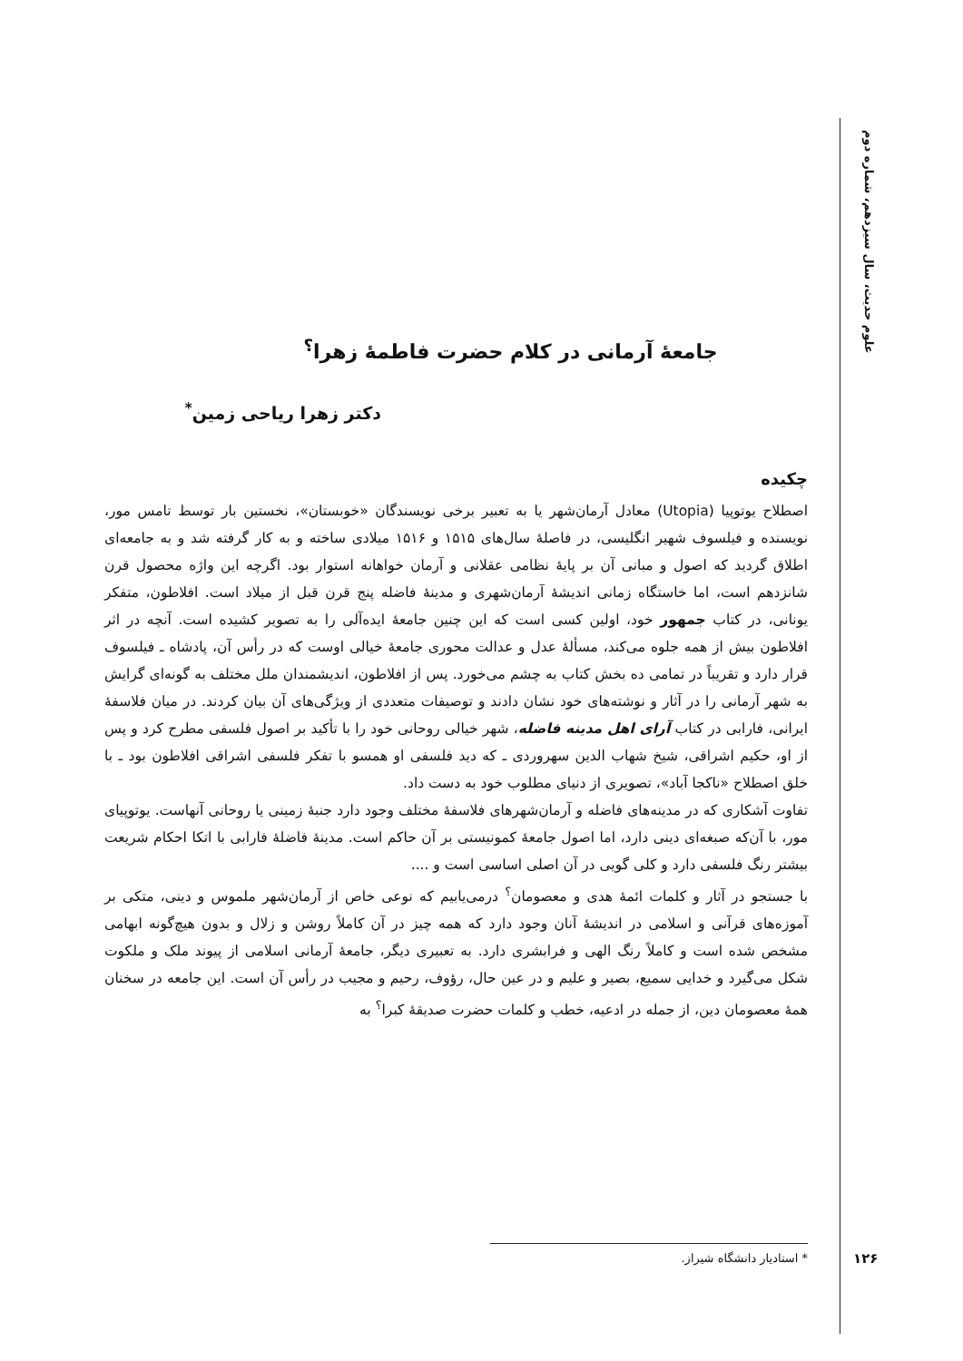علوم حدیث، سال سیزدهم، شماره دوم
جامعهٔ آرمانی در کلام حضرت فاطمهٔ زهرا<sup>؟</sup>
دکتر زهرا ریاحی زمین<sup>*</sup>
چکیده
اصطلاح یوتوپیا (Utopia) معادل آرمان‌شهر یا به تعبیر برخی نویسندگان «خوبستان»، نخستین بار توسط تامس مور، نویسنده و فیلسوف شهیر انگلیسی، در فاصلهٔ سال‌های ۱۵۱۵ و ۱۵۱۶ میلادی ساخته و به کار گرفته شد و به جامعه‌ای اطلاق گردید که اصول و مبانی آن بر پایهٔ نظامی عقلانی و آرمان خواهانه استوار بود. اگرچه این واژه محصول قرن شانزدهم است، اما خاستگاه زمانی اندیشهٔ آرمان‌شهری و مدینهٔ فاضله پنج قرن قبل از میلاد است. افلاطون، متفکر یونانی، در کتاب جمهور خود، اولین کسی است که این چنین جامعهٔ ایده‌آلی را به تصویر کشیده است. آنچه در اثر افلاطون بیش از همه جلوه می‌کند، مسألهٔ عدل و عدالت محوری جامعهٔ خیالی اوست که در رأس آن، پادشاه ـ فیلسوف قرار دارد و تقریباً در تمامی ده بخش کتاب به چشم می‌خورد. پس از افلاطون، اندیشمندان ملل مختلف به گونه‌ای گرایش به شهر آرمانی را در آثار و نوشته‌های خود نشان دادند و توصیفات متعددی از ویژگی‌های آن بیان کردند. در میان فلاسفهٔ ایرانی، فارابی در کتاب آرای اهل مدینه فاضله، شهر خیالی روحانی خود را با تأکید بر اصول فلسفی مطرح کرد و پس از او، حکیم اشراقی، شیخ شهاب الدین سهروردی ـ که دید فلسفی او همسو با تفکر فلسفی اشراقی افلاطون بود ـ با خلق اصطلاح «ناکجا آباد»، تصویری از دنیای مطلوب خود به دست داد.
تفاوت آشکاری که در مدینه‌های فاضله و آرمان‌شهرهای فلاسفهٔ مختلف وجود دارد جنبهٔ زمینی یا روحانی آنهاست. یوتوپیای مور، با آن‌که صبغه‌ای دینی دارد، اما اصول جامعهٔ کمونیستی بر آن حاکم است. مدینهٔ فاضلهٔ فارابی با اتکا احکام شریعت بیشتر رنگ فلسفی دارد و کلی گویی در آن اصلی اساسی است و ....
با جستجو در آثار و کلمات ائمهٔ هدی و معصومان<sup>؟</sup> درمی‌یابیم که نوعی خاص از آرمان‌شهر ملموس و دینی، متکی بر آموزه‌های قرآنی و اسلامی در اندیشهٔ آنان وجود دارد که همه چیز در آن کاملاً روشن و زلال و بدون هیچ‌گونه ابهامی مشخص شده است و کاملاً رنگ الهی و فرابشری دارد. به تعبیری دیگر، جامعهٔ آرمانی اسلامی از پیوند ملک و ملکوت شکل می‌گیرد و خدایی سمیع، بصیر و علیم و در عین حال، رؤوف، رحیم و مجیب در رأس آن است. این جامعه در سخنان همهٔ معصومان دین، از جمله در ادعیه، خطب و کلمات حضرت صدیقهٔ کبرا<sup>؟</sup> به
* استادیار دانشگاه شیراز.
۱۲۶